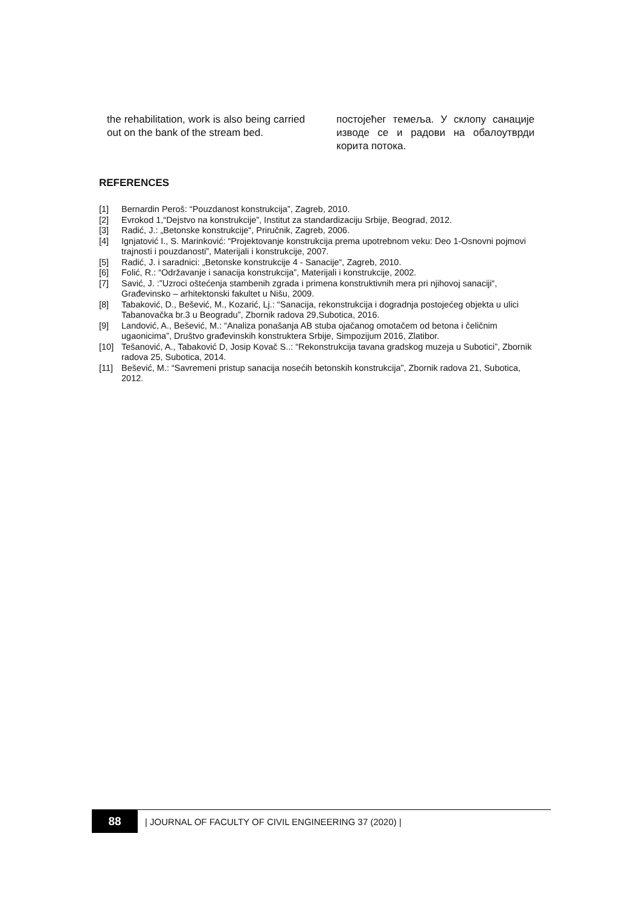the rehabilitation, work is also being carried out on the bank of the stream bed.
постојећег темеља. У склопу санације изводе се и радови на обалоутврди корита потока.
REFERENCES
[1] Bernardin Peroš: “Pouzdanost konstrukcija”, Zagreb, 2010.
[2] Evrokod 1,“Dejstvo na konstrukcije”, Institut za standardizaciju Srbije, Beograd, 2012.
[3] Radić, J.: „Betonske konstrukcije“, Priručnik, Zagreb, 2006.
[4] Ignjatović I., S. Marinković: “Projektovanje konstrukcija prema upotrebnom veku: Deo 1-Osnovni pojmovi trajnosti i pouzdanosti”, Materijali i konstrukcije, 2007.
[5] Radić, J. i saradnici: „Betonske konstrukcije 4 - Sanacije“, Zagreb, 2010.
[6] Folić, R.: “Održavanje i sanacija konstrukcija”, Materijali i konstrukcije, 2002.
[7] Savić, J. :”Uzroci oštećenja stambenih zgrada i primena konstruktivnih mera pri njihovoj sanaciji“, Građevinsko – arhitektonski fakultet u Nišu, 2009.
[8] Tabaković, D., Bešević, M., Kozarić, Lj.: “Sanacija, rekonstrukcija i dogradnja postojećeg objekta u ulici Tabanovačka br.3 u Beogradu”, Zbornik radova 29,Subotica, 2016.
[9] Landović, A., Bešević, M.: “Analiza ponašanja AB stuba ojačanog omotačem od betona i čeličnim ugaonicima”, Društvo građevinskih konstruktera Srbije, Simpozijum 2016, Zlatibor.
[10] Tešanović, A., Tabaković D, Josip Kovač S..: “Rekonstrukcija tavana gradskog muzeja u Subotici”, Zbornik radova 25, Subotica, 2014.
[11] Bešević, M.: “Savremeni pristup sanacija nosećih betonskih konstrukcija”, Zbornik radova 21, Subotica, 2012.
88
| JOURNAL OF FACULTY OF CIVIL ENGINEERING 37 (2020) |